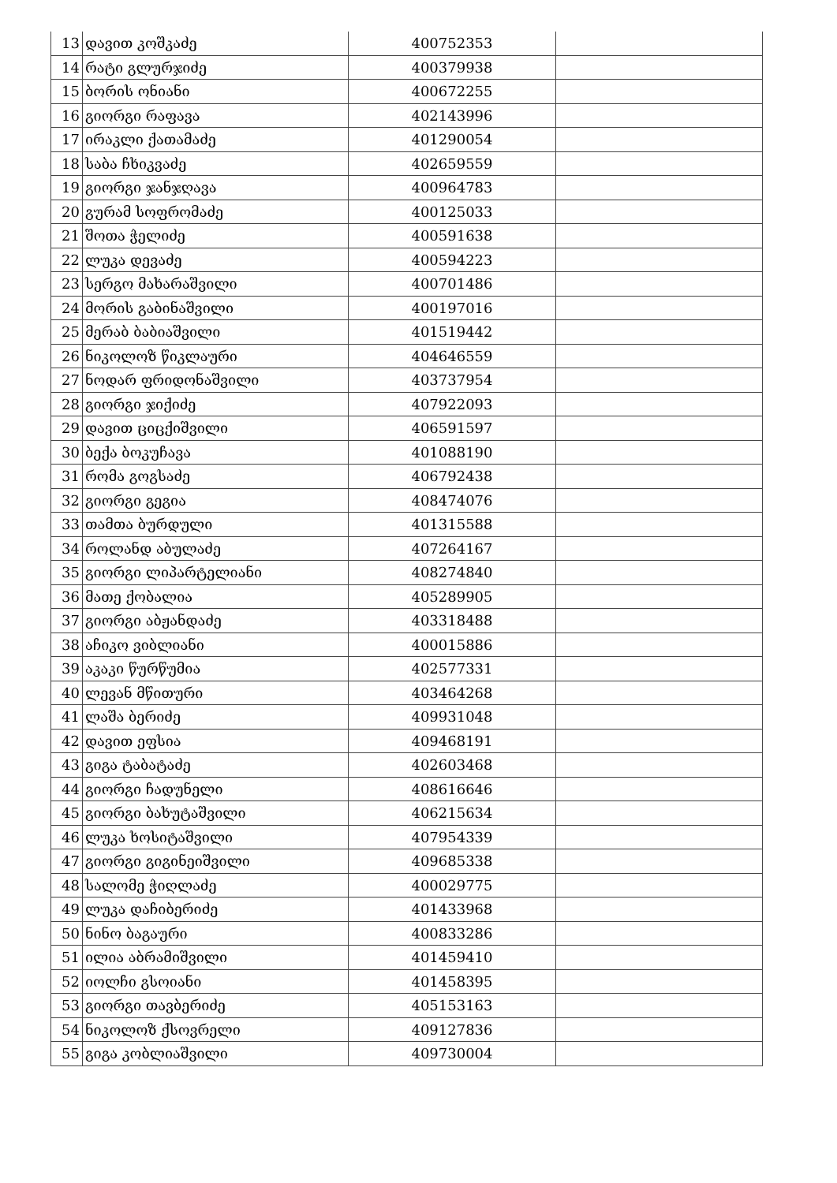| 13 | დავით კოშკაძე | 400752353 | |
| 14 | რატი გლურჯიძე | 400379938 | |
| 15 | ბორის ონიანი | 400672255 | |
| 16 | გიორგი რაფავა | 402143996 | |
| 17 | ირაკლი ქათამაძე | 401290054 | |
| 18 | საბა ჩხიკვაძე | 402659559 | |
| 19 | გიორგი ჯანჯღავა | 400964783 | |
| 20 | გურამ სოფრომაძე | 400125033 | |
| 21 | შოთა ჭელიძე | 400591638 | |
| 22 | ლუკა დევაძე | 400594223 | |
| 23 | სერგო მახარაშვილი | 400701486 | |
| 24 | მორის გაბინაშვილი | 400197016 | |
| 25 | მერაბ ბაბიაშვილი | 401519442 | |
| 26 | ნიკოლოზ წიკლაური | 404646559 | |
| 27 | ნოდარ ფრიდონაშვილი | 403737954 | |
| 28 | გიორგი ჯიქიძე | 407922093 | |
| 29 | დავით ციცქიშვილი | 406591597 | |
| 30 | ბექა ბოკუჩავა | 401088190 | |
| 31 | რომა გოგსაძე | 406792438 | |
| 32 | გიორგი გეგია | 408474076 | |
| 33 | თამთა ბურდული | 401315588 | |
| 34 | როლანდ აბულაძე | 407264167 | |
| 35 | გიორგი ლიპარტელიანი | 408274840 | |
| 36 | მათე ქობალია | 405289905 | |
| 37 | გიორგი აბჟანდაძე | 403318488 | |
| 38 | აჩიკო ვიბლიანი | 400015886 | |
| 39 | აკაკი წურწუმია | 402577331 | |
| 40 | ლევან მწითური | 403464268 | |
| 41 | ლაშა ბერიძე | 409931048 | |
| 42 | დავით ეფსია | 409468191 | |
| 43 | გიგა ტაბატაძე | 402603468 | |
| 44 | გიორგი ჩადუნელი | 408616646 | |
| 45 | გიორგი ბახუტაშვილი | 406215634 | |
| 46 | ლუკა ხოსიტაშვილი | 407954339 | |
| 47 | გიორგი გიგინეიშვილი | 409685338 | |
| 48 | სალომე ჭიღლაძე | 400029775 | |
| 49 | ლუკა დაჩიბერიძე | 401433968 | |
| 50 | ნინო ბაგაური | 400833286 | |
| 51 | ილია აბრამიშვილი | 401459410 | |
| 52 | იოლჩი გსოიანი | 401458395 | |
| 53 | გიორგი თავბერიძე | 405153163 | |
| 54 | ნიკოლოზ ქსოვრელი | 409127836 | |
| 55 | გიგა კობლიაშვილი | 409730004 | |